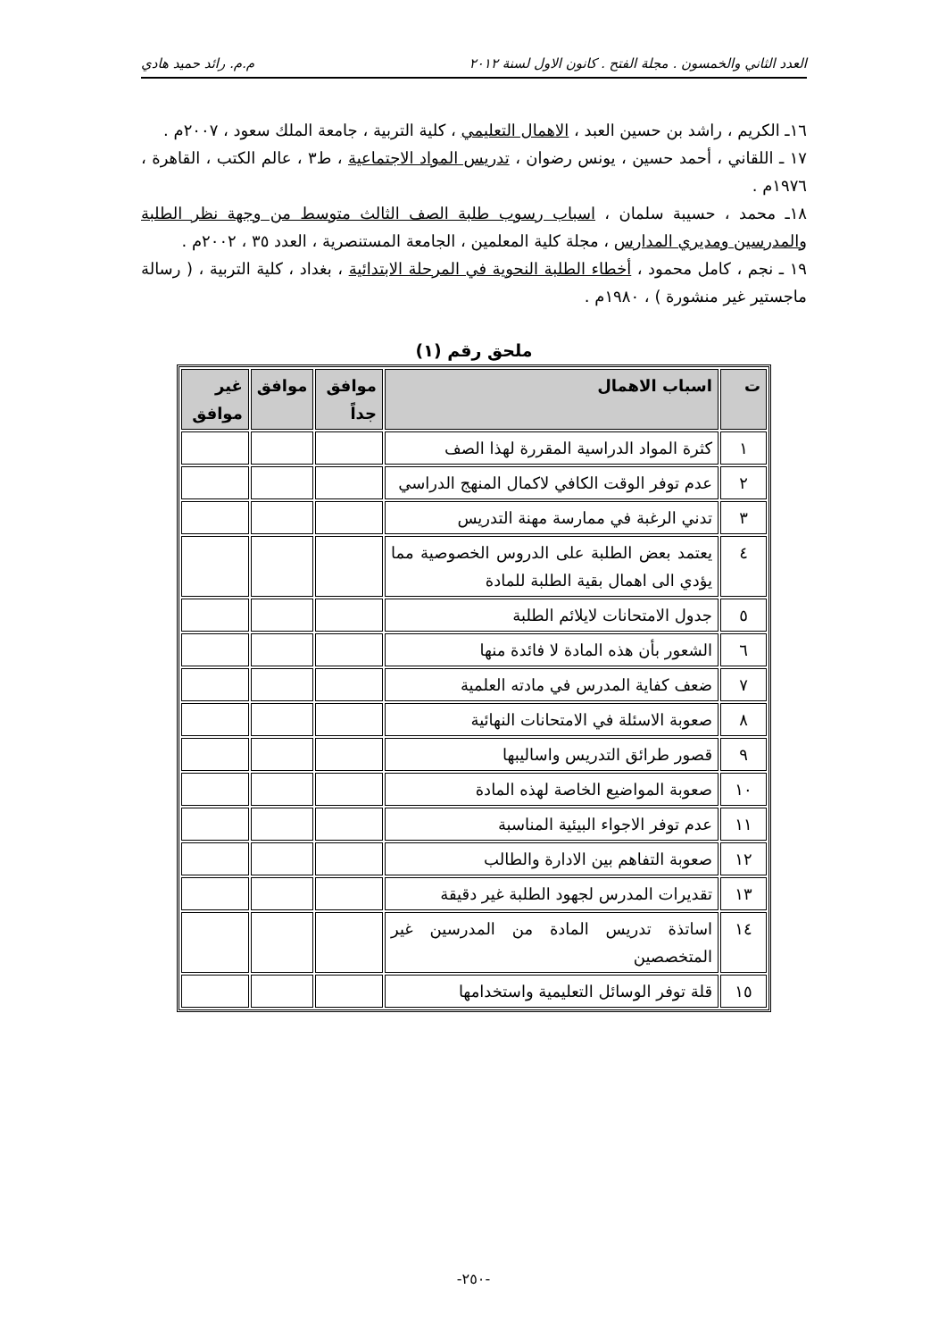العدد الثاني والخمسون . مجلة الفتح . كانون الاول لسنة ٢٠١٢ م.م. رائد حميد هادي
١٦ـ الكريم ، راشد بن حسين العبد ، الاهمال التعليمي ، كلية التربية ، جامعة الملك سعود ، ٢٠٠٧م .
١٧ ـ اللقاني ، أحمد حسين ، يونس رضوان ، تدريس المواد الاجتماعية ، ط٣ ، عالم الكتب ، القاهرة ، ١٩٧٦م .
١٨ـ محمد ، حسيبة سلمان ، اسباب رسوب طلبة الصف الثالث متوسط من وجهة نظر الطلبة والمدرسين ومديري المدارس ، مجلة كلية المعلمين ، الجامعة المستنصرية ، العدد ٣٥ ، ٢٠٠٢م .
١٩ ـ نجم ، كامل محمود ، أخطاء الطلبة النحوية في المرحلة الابتدائية ، بغداد ، كلية التربية ، ( رسالة ماجستير غير منشورة ) ، ١٩٨٠م .
ملحق رقم (١)
| ت | اسباب الاهمال | موافق جداً | موافق | غير موافق |
| --- | --- | --- | --- | --- |
| ١ | كثرة المواد الدراسية المقررة لهذا الصف | | | |
| ٢ | عدم توفر الوقت الكافي لاكمال المنهج الدراسي | | | |
| ٣ | تدني الرغبة في ممارسة مهنة التدريس | | | |
| ٤ | يعتمد بعض الطلبة على الدروس الخصوصية مما يؤدي الى اهمال بقية الطلبة للمادة | | | |
| ٥ | جدول الامتحانات لايلائم الطلبة | | | |
| ٦ | الشعور بأن هذه المادة لا فائدة منها | | | |
| ٧ | ضعف كفاية المدرس في مادته العلمية | | | |
| ٨ | صعوبة الاسئلة في الامتحانات النهائية | | | |
| ٩ | قصور طرائق التدريس واساليبها | | | |
| ١٠ | صعوبة المواضيع الخاصة لهذه المادة | | | |
| ١١ | عدم توفر الاجواء البيئية المناسبة | | | |
| ١٢ | صعوبة التفاهم بين الادارة والطالب | | | |
| ١٣ | تقديرات المدرس لجهود الطلبة غير دقيقة | | | |
| ١٤ | اساتذة تدريس المادة من المدرسين غير المتخصصين | | | |
| ١٥ | قلة توفر الوسائل التعليمية واستخدامها | | | |
-٢٥٠-